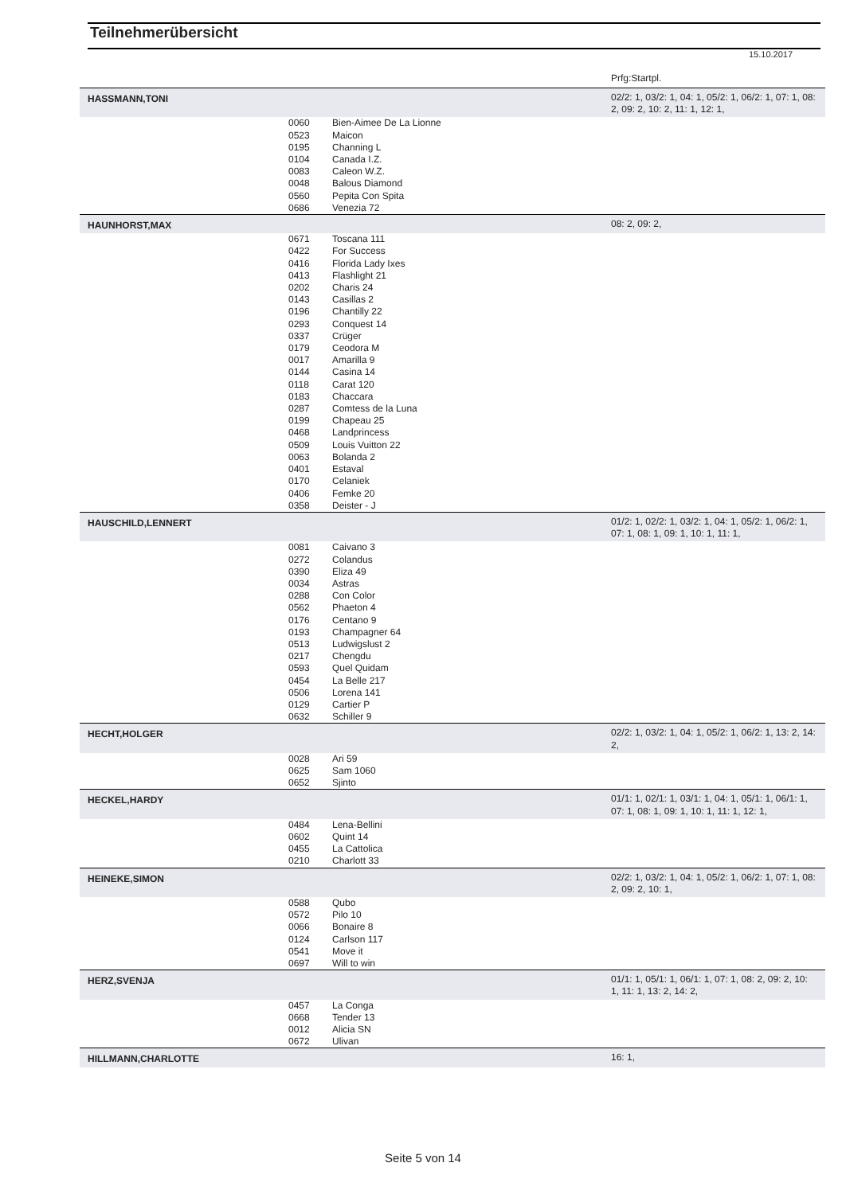Teilnehmerübersicht
15.10.2017
Prfg:Startpl.
| HASSMANN,TONI | | | 02/2: 1, 03/2: 1, 04: 1, 05/2: 1, 06/2: 1, 07: 1, 08: 2, 09: 2, 10: 2, 11: 1, 12: 1, |
| | 0060 0523 0195 0104 0083 0048 0560 0686 | Bien-Aimee De La Lionne Maicon Channing L Canada I.Z. Caleon W.Z. Balous Diamond Pepita Con Spita Venezia 72 | |
| HAUNHORST,MAX | | | 08: 2, 09: 2, |
| | 0671 0422 0416 0413 0202 0143 0196 0293 0337 0179 0017 0144 0118 0183 0287 0199 0468 0509 0063 0401 0170 0406 0358 | Toscana 111 For Success Florida Lady Ixes Flashlight 21 Charis 24 Casillas 2 Chantilly 22 Conquest 14 Crüger Ceodora M Amarilla 9 Casina 14 Carat 120 Chaccara Comtess de la Luna Chapeau 25 Landprincess Louis Vuitton 22 Bolanda 2 Estaval Celaniek Femke 20 Deister - J | |
| HAUSCHILD,LENNERT | | | 01/2: 1, 02/2: 1, 03/2: 1, 04: 1, 05/2: 1, 06/2: 1, 07: 1, 08: 1, 09: 1, 10: 1, 11: 1, |
| | 0081 0272 0390 0034 0288 0562 0176 0193 0513 0217 0593 0454 0506 0129 0632 | Caivano 3 Colandus Eliza 49 Astras Con Color Phaeton 4 Centano 9 Champagner 64 Ludwigslust 2 Chengdu Quel Quidam La Belle 217 Lorena 141 Cartier P Schiller 9 | |
| HECHT,HOLGER | | | 02/2: 1, 03/2: 1, 04: 1, 05/2: 1, 06/2: 1, 13: 2, 14: 2, |
| | 0028 0625 0652 | Ari 59 Sam 1060 Sjinto | |
| HECKEL,HARDY | | | 01/1: 1, 02/1: 1, 03/1: 1, 04: 1, 05/1: 1, 06/1: 1, 07: 1, 08: 1, 09: 1, 10: 1, 11: 1, 12: 1, |
| | 0484 0602 0455 0210 | Lena-Bellini Quint 14 La Cattolica Charlott 33 | |
| HEINEKE,SIMON | | | 02/2: 1, 03/2: 1, 04: 1, 05/2: 1, 06/2: 1, 07: 1, 08: 2, 09: 2, 10: 1, |
| | 0588 0572 0066 0124 0541 0697 | Qubo Pilo 10 Bonaire 8 Carlson 117 Move it Will to win | |
| HERZ,SVENJA | | | 01/1: 1, 05/1: 1, 06/1: 1, 07: 1, 08: 2, 09: 2, 10: 1, 11: 1, 13: 2, 14: 2, |
| | 0457 0668 0012 0672 | La Conga Tender 13 Alicia SN Ulivan | |
| HILLMANN,CHARLOTTE | | | 16: 1, |
Seite 5 von 14